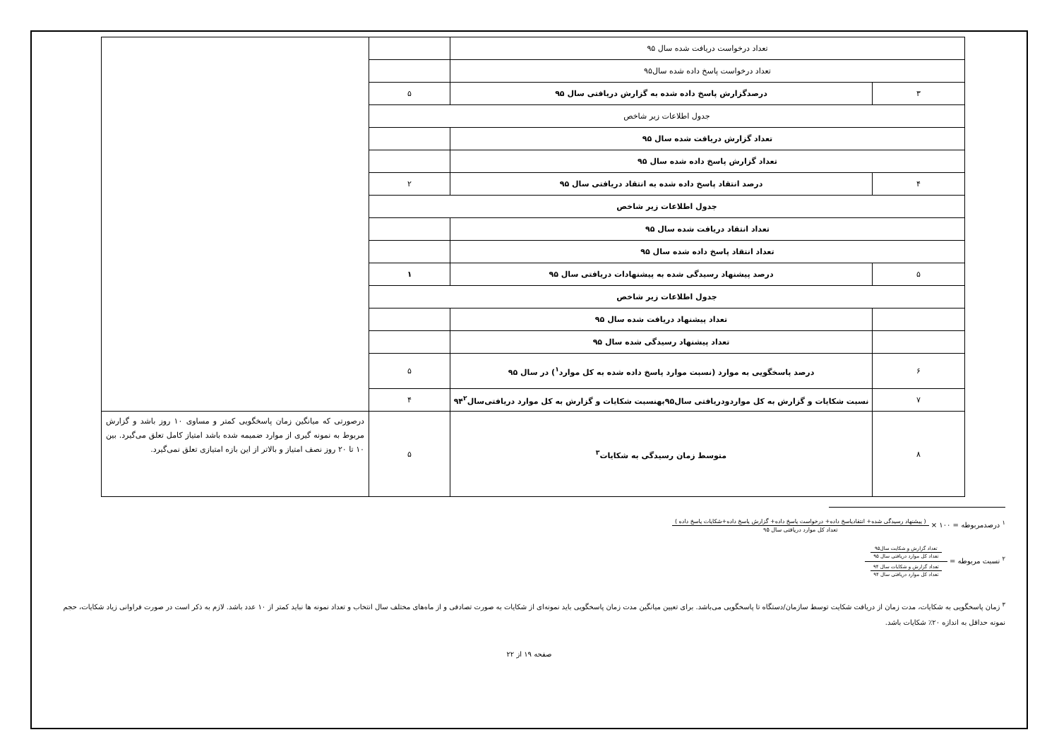| تعداد درخواست دریافت شده سال ۹۵ | | | |
| تعداد درخواست پاسخ داده شده سال۹۵ | | | |
| ۳ | درصدگزارش پاسخ داده شده به گزارش دریافتی سال ۹۵ | ۵ | |
| جدول اطلاعات زیر شاخص | | | |
| تعداد گزارش دریافت شده سال ۹۵ | | | |
| تعداد گزارش پاسخ داده شده سال ۹۵ | | | |
| ۴ | درصد انتقاد پاسخ داده شده به انتقاد دریافتی سال ۹۵ | ۲ | |
| جدول اطلاعات زیر شاخص | | | |
| تعداد انتقاد دریافت شده سال ۹۵ | | | |
| تعداد انتقاد پاسخ داده شده سال ۹۵ | | | |
| ۵ | درصد پیشنهاد رسیدگی شده به پیشنهادات دریافتی سال ۹۵ | ۱ | |
| جدول اطلاعات زیر شاخص | | | |
| | تعداد پیشنهاد دریافت شده سال ۹۵ | | |
| | تعداد پیشنهاد رسیدگی شده سال ۹۵ | | |
| ۶ | درصد پاسخگویی به موارد (نسبت موارد پاسخ داده شده به کل موارد<sup>۱</sup>) در سال ۹۵ | ۵ | |
| ۷ | نسبت شکایات و گزارش به کل مواردودریافتی سال۹۵بهنسبت شکایات و گزارش به کل موارد دریافتی‌سال۹۴<sup>۲</sup> | ۴ | |
| ۸ | متوسط زمان رسیدگی به شکایات<sup>۳</sup> | ۵ | درصورتی که میانگین زمان پاسخگویی کمتر و مساوی ۱۰ روز باشد و گزارش مربوط به نمونه گیری از موارد ضمیمه شده باشد امتیاز کامل تعلق می‌گیرد. بین ۱۰ تا ۲۰ روز نصف امتیاز و بالاتر از این بازه امتیازی تعلق نمی‌گیرد. |
<sup>۱</sup> درصدمربوطه = ۱۰۰ × ( پیشنهاد رسیدگی شده+ انتقادپاسخ داده+ درخواست پاسخ داده+ گزارش پاسخ داده+شکایات پاسخ داده ) تعداد کل موارد دریافتی سال ۹۵
<sup>۲</sup> نسبت مربوطه = تعداد گزارش و شکایت سال۹۵
تعداد کل موارد دریافتی سال ۹۵ تعداد گزارش و شکایات سال ۹۴
تعداد کل موارد دریافتی سال ۹۴
<sup>۳</sup> زمان پاسخگویی به شکایات، مدت زمان از دریافت شکایت توسط سازمان/دستگاه تا پاسخگویی می‌باشد. برای تعیین میانگین مدت زمان پاسخگویی باید نمونه‌ای از شکایات به صورت تصادفی و از ماه‌های مختلف سال انتخاب و تعداد نمونه ها نباید کمتر از ۱۰ عدد باشد. لازم به ذکر است در صورت فراوانی زیاد شکایات، حجم نمونه حداقل به اندازه ۲۰٪ شکایات باشد.
صفحه ۱۹ از ۲۲